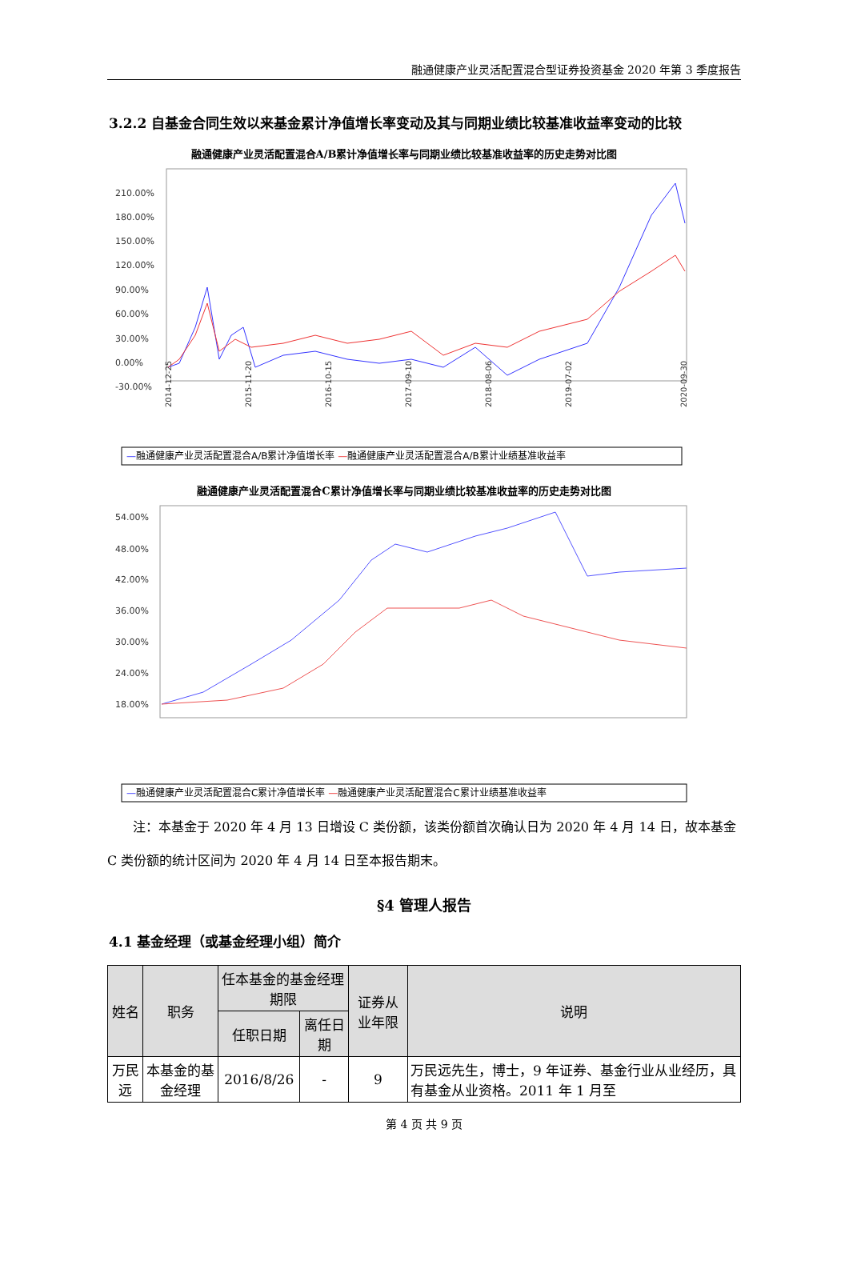融通健康产业灵活配置混合型证券投资基金 2020 年第 3 季度报告
3.2.2 自基金合同生效以来基金累计净值增长率变动及其与同期业绩比较基准收益率变动的比较
融通健康产业灵活配置混合A/B累计净值增长率与同期业绩比较基准收益率的历史走势对比图
210.00%
180.00%
150.00%
120.00%
90.00%
60.00%
30.00%
0.00%
-30.00%
2014-12-25
2015-11-20
2016-10-15
2017-09-10
2018-08-06
2019-07-02
2020-09-30
—融通健康产业灵活配置混合A/B累计净值增长率 —融通健康产业灵活配置混合A/B累计业绩基准收益率
融通健康产业灵活配置混合C累计净值增长率与同期业绩比较基准收益率的历史走势对比图
54.00%
48.00%
42.00%
36.00%
30.00%
24.00%
18.00%
—融通健康产业灵活配置混合C累计净值增长率 —融通健康产业灵活配置混合C累计业绩基准收益率
　　注：本基金于 2020 年 4 月 13 日增设 C 类份额，该类份额首次确认日为 2020 年 4 月 14 日，故本基金 C 类份额的统计区间为 2020 年 4 月 14 日至本报告期末。
§4 管理人报告
4.1 基金经理（或基金经理小组）简介
| 姓名 | 职务 | 任本基金的基金经理期限 | | 证券从业年限 | 说明 |
| --- | --- | --- | --- | --- | --- |
| | | 任职日期 | 离任日期 | | |
| 万民远 | 本基金的基金经理 | 2016/8/26 | - | 9 | 万民远先生，博士，9 年证券、基金行业从业经历，具有基金从业资格。2011 年 1 月至 |
第 4 页 共 9 页